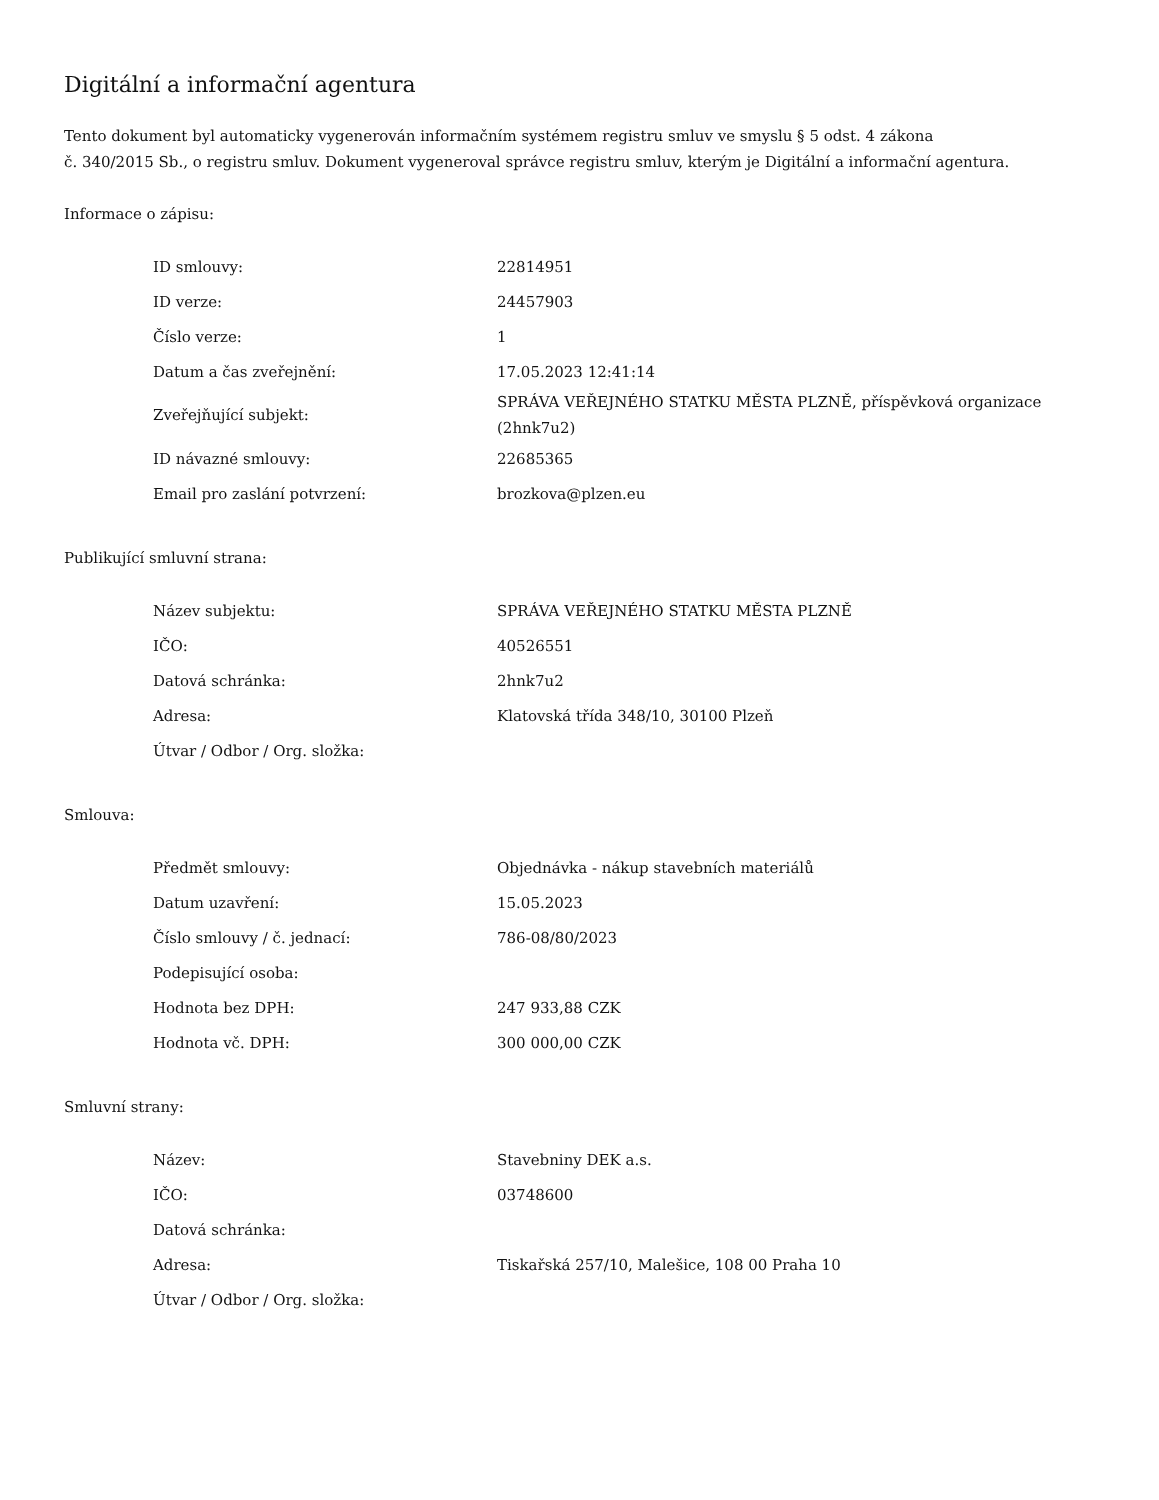Digitální a informační agentura
Tento dokument byl automaticky vygenerován informačním systémem registru smluv ve smyslu § 5 odst. 4 zákona
č. 340/2015 Sb., o registru smluv. Dokument vygeneroval správce registru smluv, kterým je Digitální a informační agentura.
Informace o zápisu:
| ID smlouvy: | 22814951 |
| ID verze: | 24457903 |
| Číslo verze: | 1 |
| Datum a čas zveřejnění: | 17.05.2023 12:41:14 |
| Zveřejňující subjekt: | SPRÁVA VEŘEJNÉHO STATKU MĚSTA PLZNĚ, příspěvková organizace (2hnk7u2) |
| ID návazné smlouvy: | 22685365 |
| Email pro zaslání potvrzení: | brozkova@plzen.eu |
Publikující smluvní strana:
| Název subjektu: | SPRÁVA VEŘEJNÉHO STATKU MĚSTA PLZNĚ |
| IČO: | 40526551 |
| Datová schránka: | 2hnk7u2 |
| Adresa: | Klatovská třída 348/10, 30100 Plzeň |
| Útvar / Odbor / Org. složka: | |
Smlouva:
| Předmět smlouvy: | Objednávka - nákup stavebních materiálů |
| Datum uzavření: | 15.05.2023 |
| Číslo smlouvy / č. jednací: | 786-08/80/2023 |
| Podepisující osoba: | |
| Hodnota bez DPH: | 247 933,88 CZK |
| Hodnota vč. DPH: | 300 000,00 CZK |
Smluvní strany:
| Název: | Stavebniny DEK a.s. |
| IČO: | 03748600 |
| Datová schránka: | |
| Adresa: | Tiskařská 257/10, Malešice, 108 00 Praha 10 |
| Útvar / Odbor / Org. složka: | |